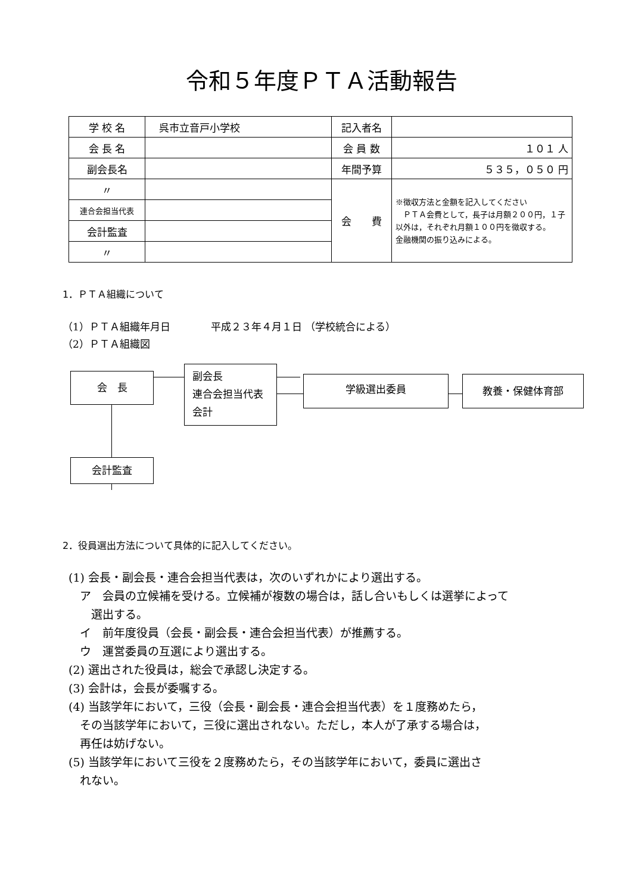令和５年度ＰＴＡ活動報告
| 学 校 名 | 呉市立音戸小学校 | 記入者名 | |
| 会 長 名 | | 会 員 数 | １０１ 人 |
| 副会長名 | | 年間予算 | ５３５，０５０ 円 |
| 〃 | | 会 費 | ※徴収方法と金額を記入してください ＰＴＡ会費として，長子は月額２００円，１子以外は，それぞれ月額１００円を徴収する。 金融機関の振り込みによる。 |
| 連合会担当代表 | | | |
| 会計監査 | | | |
| 〃 | | | |
1．ＰＴＡ組織について
（1）ＰＴＡ組織年月日　　　　平成２３年４月１日 （学校統合による）
（2）ＰＴＡ組織図
会　長
副会長
連合会担当代表
会計
学級選出委員 教養・保健体育部
会計監査
2．役員選出方法について具体的に記入してください。
(1) 会長・副会長・連合会担当代表は，次のいずれかにより選出する。
　ア　会員の立候補を受ける。立候補が複数の場合は，話し合いもしくは選挙によって
　　選出する。
　イ　前年度役員（会長・副会長・連合会担当代表）が推薦する。
　ウ　運営委員の互選により選出する。
(2) 選出された役員は，総会で承認し決定する。
(3) 会計は，会長が委嘱する。
(4) 当該学年において，三役（会長・副会長・連合会担当代表）を１度務めたら，
　その当該学年において，三役に選出されない。ただし，本人が了承する場合は，
　再任は妨げない。
(5) 当該学年において三役を２度務めたら，その当該学年において，委員に選出さ
　れない。